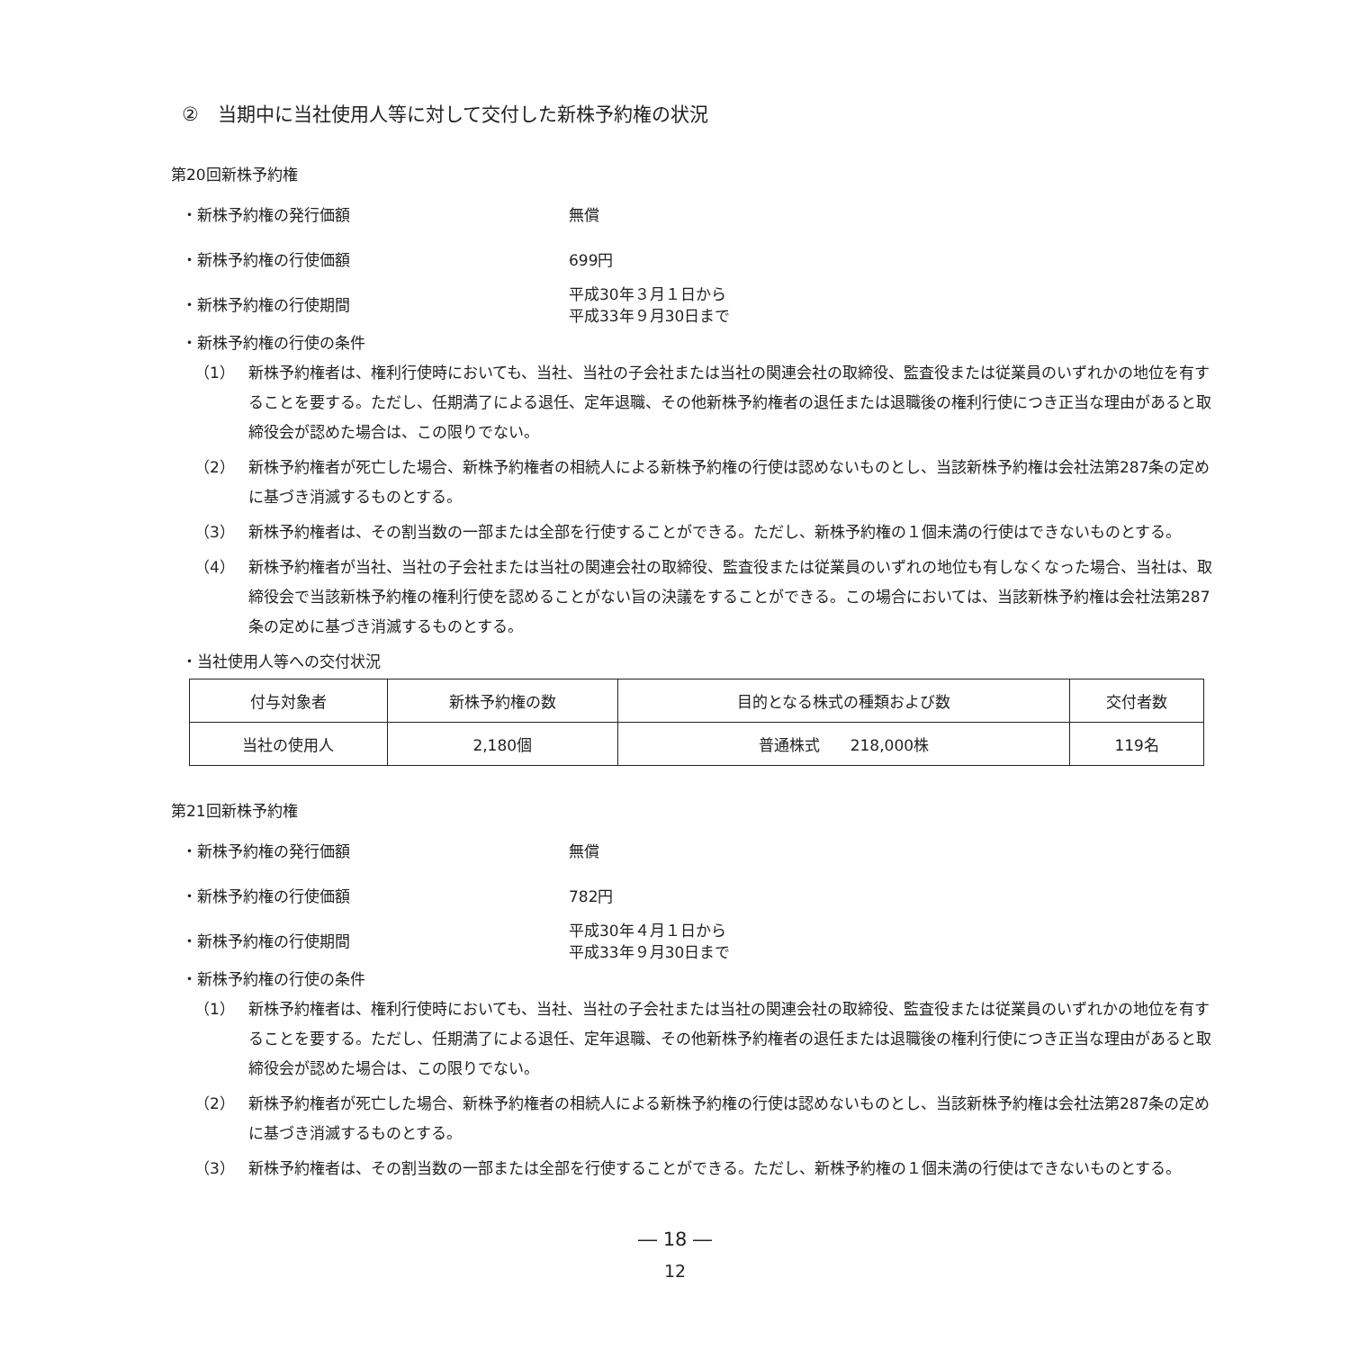②　当期中に当社使用人等に対して交付した新株予約権の状況
第20回新株予約権
・新株予約権の発行価額 無償
・新株予約権の行使価額 699円
・新株予約権の行使期間
平成30年３月１日から
平成33年９月30日まで
・新株予約権の行使の条件
（1） 新株予約権者は、権利行使時においても、当社、当社の子会社または当社の関連会社の取締役、監査役または従業員のいずれかの地位を有することを要する。ただし、任期満了による退任、定年退職、その他新株予約権者の退任または退職後の権利行使につき正当な理由があると取締役会が認めた場合は、この限りでない。
（2） 新株予約権者が死亡した場合、新株予約権者の相続人による新株予約権の行使は認めないものとし、当該新株予約権は会社法第287条の定めに基づき消滅するものとする。
（3） 新株予約権者は、その割当数の一部または全部を行使することができる。ただし、新株予約権の１個未満の行使はできないものとする。
（4） 新株予約権者が当社、当社の子会社または当社の関連会社の取締役、監査役または従業員のいずれの地位も有しなくなった場合、当社は、取締役会で当該新株予約権の権利行使を認めることがない旨の決議をすることができる。この場合においては、当該新株予約権は会社法第287条の定めに基づき消滅するものとする。
・当社使用人等への交付状況
| 付与対象者 | 新株予約権の数 | 目的となる株式の種類および数 | 交付者数 |
| --- | --- | --- | --- |
| 当社の使用人 | 2,180個 | 普通株式 218,000株 | 119名 |
第21回新株予約権
・新株予約権の発行価額 無償
・新株予約権の行使価額 782円
・新株予約権の行使期間
平成30年４月１日から
平成33年９月30日まで
・新株予約権の行使の条件
（1） 新株予約権者は、権利行使時においても、当社、当社の子会社または当社の関連会社の取締役、監査役または従業員のいずれかの地位を有することを要する。ただし、任期満了による退任、定年退職、その他新株予約権者の退任または退職後の権利行使につき正当な理由があると取締役会が認めた場合は、この限りでない。
（2） 新株予約権者が死亡した場合、新株予約権者の相続人による新株予約権の行使は認めないものとし、当該新株予約権は会社法第287条の定めに基づき消滅するものとする。
（3） 新株予約権者は、その割当数の一部または全部を行使することができる。ただし、新株予約権の１個未満の行使はできないものとする。
― 18 ―
12